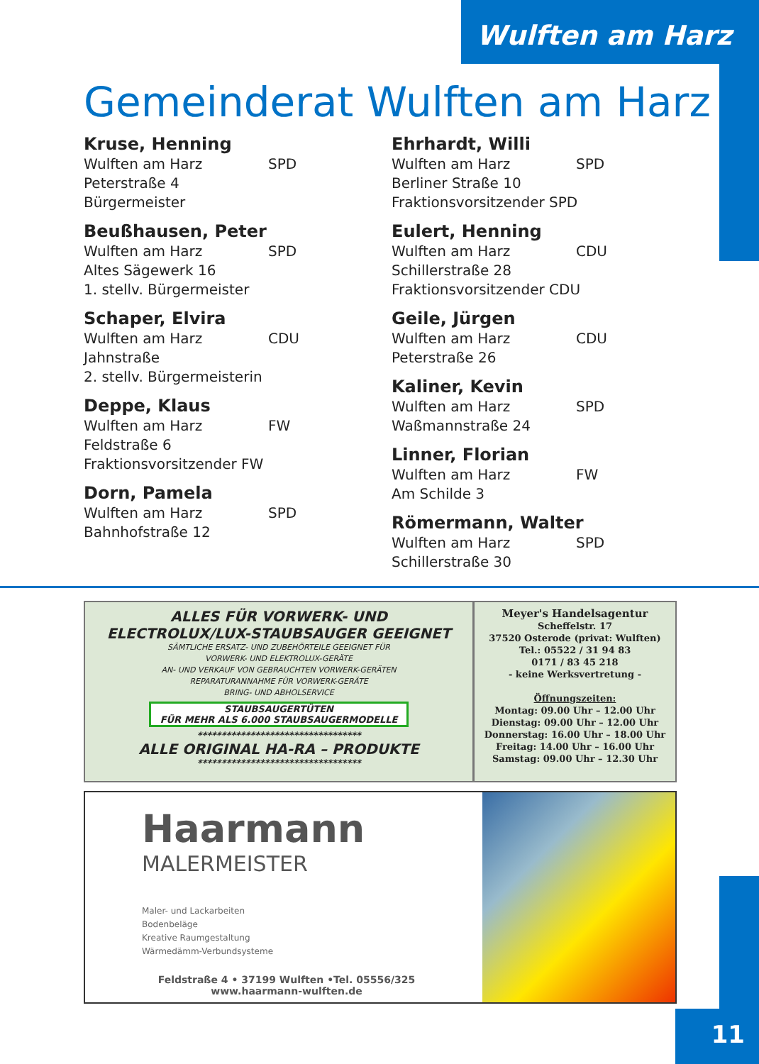Wulften am Harz
Gemeinderat Wulften am Harz
Kruse, Henning
Wulften am Harz SPD
Peterstraße 4
Bürgermeister
Beußhausen, Peter
Wulften am Harz SPD
Altes Sägewerk 16
1. stellv. Bürgermeister
Schaper, Elvira
Wulften am Harz CDU
Jahnstraße
2. stellv. Bürgermeisterin
Deppe, Klaus
Wulften am Harz FW
Feldstraße 6
Fraktionsvorsitzender FW
Dorn, Pamela
Wulften am Harz SPD
Bahnhofstraße 12
Ehrhardt, Willi
Wulften am Harz SPD
Berliner Straße 10
Fraktionsvorsitzender SPD
Eulert, Henning
Wulften am Harz CDU
Schillerstraße 28
Fraktionsvorsitzender CDU
Geile, Jürgen
Wulften am Harz CDU
Peterstraße 26
Kaliner, Kevin
Wulften am Harz SPD
Waßmannstraße 24
Linner, Florian
Wulften am Harz FW
Am Schilde 3
Römermann, Walter
Wulften am Harz SPD
Schillerstraße 30
ALLES FÜR VORWERK- UND
ELECTROLUX/LUX-STAUBSAUGER GEEIGNET
SÄMTLICHE ERSATZ- UND ZUBEHÖRTEILE GEEIGNET FÜR
VORWERK- UND ELEKTROLUX-GERÄTE
AN- UND VERKAUF VON GEBRAUCHTEN VORWERK-GERÄTEN
REPARATURANNAHME FÜR VORWERK-GERÄTE
BRING- UND ABHOLSERVICE
STAUBSAUGERTÜTEN
FÜR MEHR ALS 6.000 STAUBSAUGERMODELLE
**********************************
ALLE ORIGINAL HA-RA – PRODUKTE
**********************************
Meyer's Handelsagentur
Scheffelstr. 17
37520 Osterode (privat: Wulften)
Tel.: 05522 / 31 94 83
0171 / 83 45 218
- keine Werksvertretung -
Öffnungszeiten:
Montag: 09.00 Uhr – 12.00 Uhr
Dienstag: 09.00 Uhr – 12.00 Uhr
Donnerstag: 16.00 Uhr – 18.00 Uhr
Freitag: 14.00 Uhr – 16.00 Uhr
Samstag: 09.00 Uhr – 12.30 Uhr
Haarmann
MALERMEISTER
Maler- und Lackarbeiten
Bodenbeläge
Kreative Raumgestaltung
Wärmedämm-Verbundsysteme
Feldstraße 4 • 37199 Wulften •Tel. 05556/325
www.haarmann-wulften.de
11